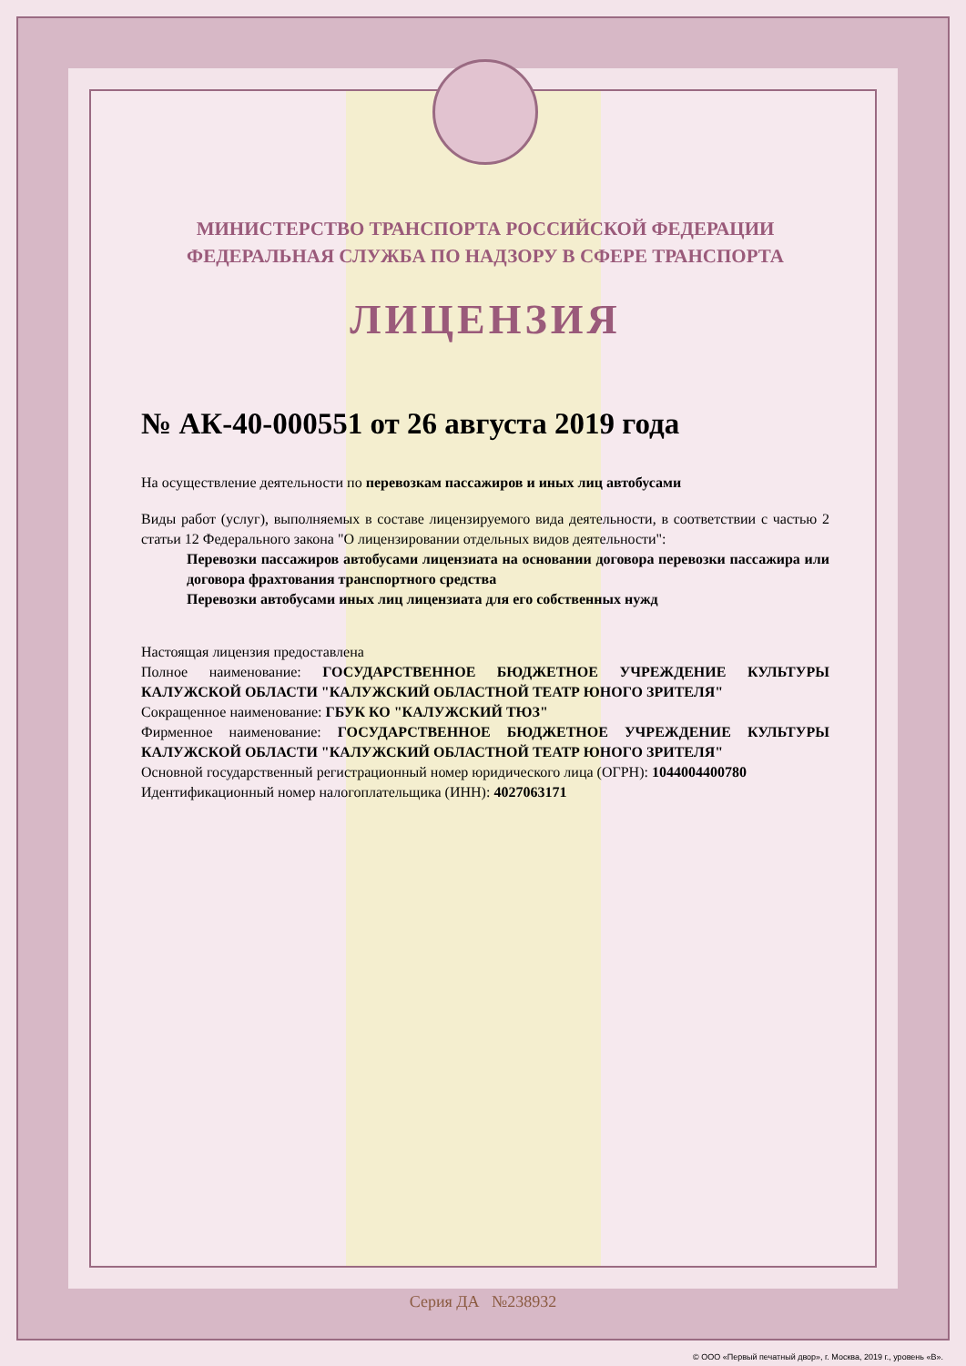МИНИСТЕРСТВО ТРАНСПОРТА РОССИЙСКОЙ ФЕДЕРАЦИИ
ФЕДЕРАЛЬНАЯ СЛУЖБА ПО НАДЗОРУ В СФЕРЕ ТРАНСПОРТА
ЛИЦЕНЗИЯ
№ АК-40-000551 от 26 августа 2019 года
На осуществление деятельности по перевозкам пассажиров и иных лиц автобусами
Виды работ (услуг), выполняемых в составе лицензируемого вида деятельности, в соответствии с частью 2 статьи 12 Федерального закона "О лицензировании отдельных видов деятельности":
Перевозки пассажиров автобусами лицензиата на основании договора перевозки пассажира или договора фрахтования транспортного средства
Перевозки автобусами иных лиц лицензиата для его собственных нужд
Настоящая лицензия предоставлена
Полное наименование: ГОСУДАРСТВЕННОЕ БЮДЖЕТНОЕ УЧРЕЖДЕНИЕ КУЛЬТУРЫ КАЛУЖСКОЙ ОБЛАСТИ "КАЛУЖСКИЙ ОБЛАСТНОЙ ТЕАТР ЮНОГО ЗРИТЕЛЯ"
Сокращенное наименование: ГБУК КО "КАЛУЖСКИЙ ТЮЗ"
Фирменное наименование: ГОСУДАРСТВЕННОЕ БЮДЖЕТНОЕ УЧРЕЖДЕНИЕ КУЛЬТУРЫ КАЛУЖСКОЙ ОБЛАСТИ "КАЛУЖСКИЙ ОБЛАСТНОЙ ТЕАТР ЮНОГО ЗРИТЕЛЯ"
Основной государственный регистрационный номер юридического лица (ОГРН): 1044004400780
Идентификационный номер налогоплательщика (ИНН): 4027063171
Серия ДА №238932
© ООО «Первый печатный двор», г. Москва, 2019 г., уровень «В».